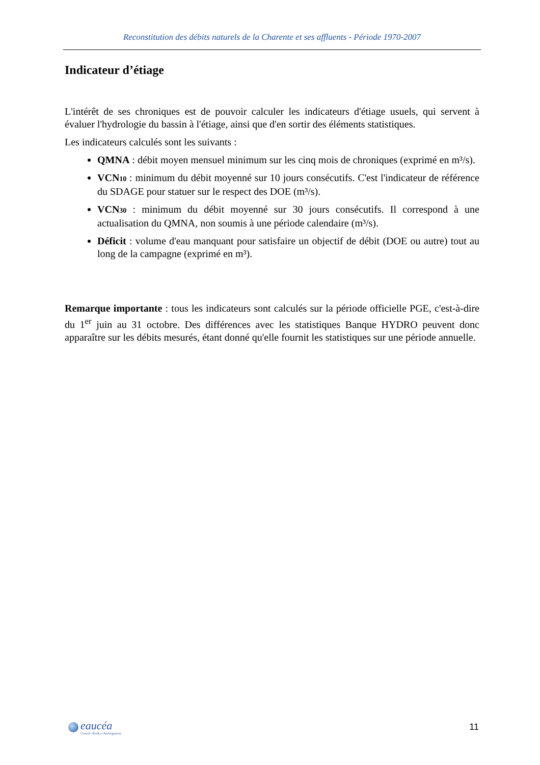Reconstitution des débits naturels de la Charente et ses affluents - Période 1970-2007
Indicateur d’étiage
L'intérêt de ses chroniques est de pouvoir calculer les indicateurs d'étiage usuels, qui servent à évaluer l'hydrologie du bassin à l'étiage, ainsi que d'en sortir des éléments statistiques.
Les indicateurs calculés sont les suivants :
QMNA : débit moyen mensuel minimum sur les cinq mois de chroniques (exprimé en m³/s).
VCN10 : minimum du débit moyenné sur 10 jours consécutifs. C'est l'indicateur de référence du SDAGE pour statuer sur le respect des DOE (m³/s).
VCN30 : minimum du débit moyenné sur 30 jours consécutifs. Il correspond à une actualisation du QMNA, non soumis à une période calendaire (m³/s).
Déficit : volume d'eau manquant pour satisfaire un objectif de débit (DOE ou autre) tout au long de la campagne (exprimé en m³).
Remarque importante : tous les indicateurs sont calculés sur la période officielle PGE, c'est-à-dire du 1<sup>er</sup> juin au 31 octobre. Des différences avec les statistiques Banque HYDRO peuvent donc apparaître sur les débits mesurés, étant donné qu'elle fournit les statistiques sur une période annuelle.
eaucéa
Conseil • Études • Aménagement
11